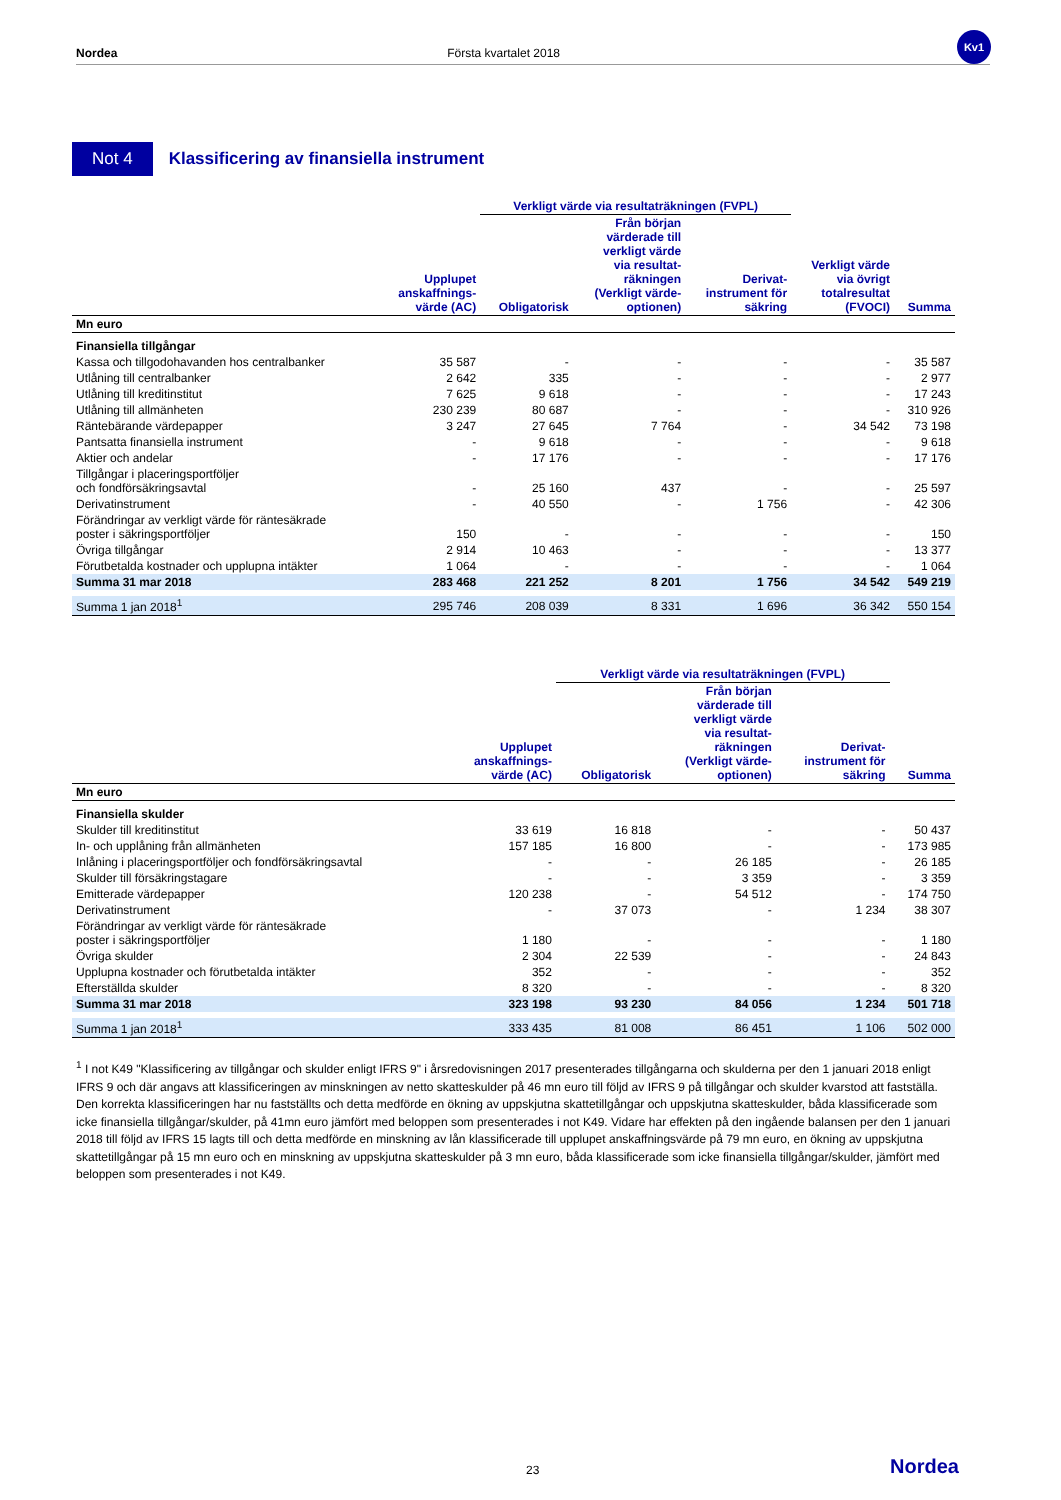Nordea Första kvartalet 2018
Kv1
Not 4 Klassificering av finansiella instrument
| | | Verkligt värde via resultaträkningen (FVPL) | | | | |
| --- | --- | --- | --- | --- | --- | --- |
| | Upplupet anskaffnings- värde (AC) | Obligatorisk | Från början värderade till verkligt värde via resultat- räkningen (Verkligt värde- optionen) | Derivat- instrument för säkring | Verkligt värde via övrigt totalresultat (FVOCI) | Summa |
| Mn euro | | | | | | |
| Finansiella tillgångar | | | | | | |
| Kassa och tillgodohavanden hos centralbanker | 35 587 | - | - | - | - | 35 587 |
| Utlåning till centralbanker | 2 642 | 335 | - | - | - | 2 977 |
| Utlåning till kreditinstitut | 7 625 | 9 618 | - | - | - | 17 243 |
| Utlåning till allmänheten | 230 239 | 80 687 | - | - | - | 310 926 |
| Räntebärande värdepapper | 3 247 | 27 645 | 7 764 | - | 34 542 | 73 198 |
| Pantsatta finansiella instrument | - | 9 618 | - | - | - | 9 618 |
| Aktier och andelar | - | 17 176 | - | - | - | 17 176 |
| Tillgångar i placeringsportföljer och fondförsäkringsavtal | - | 25 160 | 437 | - | - | 25 597 |
| Derivatinstrument | - | 40 550 | - | 1 756 | - | 42 306 |
| Förändringar av verkligt värde för räntesäkrade poster i säkringsportföljer | 150 | - | - | - | - | 150 |
| Övriga tillgångar | 2 914 | 10 463 | - | - | - | 13 377 |
| Förutbetalda kostnader och upplupna intäkter | 1 064 | - | - | - | - | 1 064 |
| Summa 31 mar 2018 | 283 468 | 221 252 | 8 201 | 1 756 | 34 542 | 549 219 |
| Summa 1 jan 2018<sup>1</sup> | 295 746 | 208 039 | 8 331 | 1 696 | 36 342 | 550 154 |
| | | Verkligt värde via resultaträkningen (FVPL) | | | |
| --- | --- | --- | --- | --- | --- |
| | Upplupet anskaffnings- värde (AC) | Obligatorisk | Från början värderade till verkligt värde via resultat- räkningen (Verkligt värde- optionen) | Derivat- instrument för säkring | Summa |
| Mn euro | | | | | |
| Finansiella skulder | | | | | |
| Skulder till kreditinstitut | 33 619 | 16 818 | - | - | 50 437 |
| In- och upplåning från allmänheten | 157 185 | 16 800 | - | - | 173 985 |
| Inlåning i placeringsportföljer och fondförsäkringsavtal | - | - | 26 185 | - | 26 185 |
| Skulder till försäkringstagare | - | - | 3 359 | - | 3 359 |
| Emitterade värdepapper | 120 238 | - | 54 512 | - | 174 750 |
| Derivatinstrument | - | 37 073 | - | 1 234 | 38 307 |
| Förändringar av verkligt värde för räntesäkrade poster i säkringsportföljer | 1 180 | - | - | - | 1 180 |
| Övriga skulder | 2 304 | 22 539 | - | - | 24 843 |
| Upplupna kostnader och förutbetalda intäkter | 352 | - | - | - | 352 |
| Efterställda skulder | 8 320 | - | - | - | 8 320 |
| Summa 31 mar 2018 | 323 198 | 93 230 | 84 056 | 1 234 | 501 718 |
| Summa 1 jan 2018<sup>1</sup> | 333 435 | 81 008 | 86 451 | 1 106 | 502 000 |
<sup>1</sup> I not K49 "Klassificering av tillgångar och skulder enligt IFRS 9" i årsredovisningen 2017 presenterades tillgångarna och skulderna per den 1 januari 2018 enligt IFRS 9 och där angavs att klassificeringen av minskningen av netto skatteskulder på 46 mn euro till följd av IFRS 9 på tillgångar och skulder kvarstod att fastställa. Den korrekta klassificeringen har nu fastställts och detta medförde en ökning av uppskjutna skattetillgångar och uppskjutna skatteskulder, båda klassificerade som icke finansiella tillgångar/skulder, på 41mn euro jämfört med beloppen som presenterades i not K49. Vidare har effekten på den ingående balansen per den 1 januari 2018 till följd av IFRS 15 lagts till och detta medförde en minskning av lån klassificerade till upplupet anskaffningsvärde på 79 mn euro, en ökning av uppskjutna skattetillgångar på 15 mn euro och en minskning av uppskjutna skatteskulder på 3 mn euro, båda klassificerade som icke finansiella tillgångar/skulder, jämfört med beloppen som presenterades i not K49.
23 Nordea